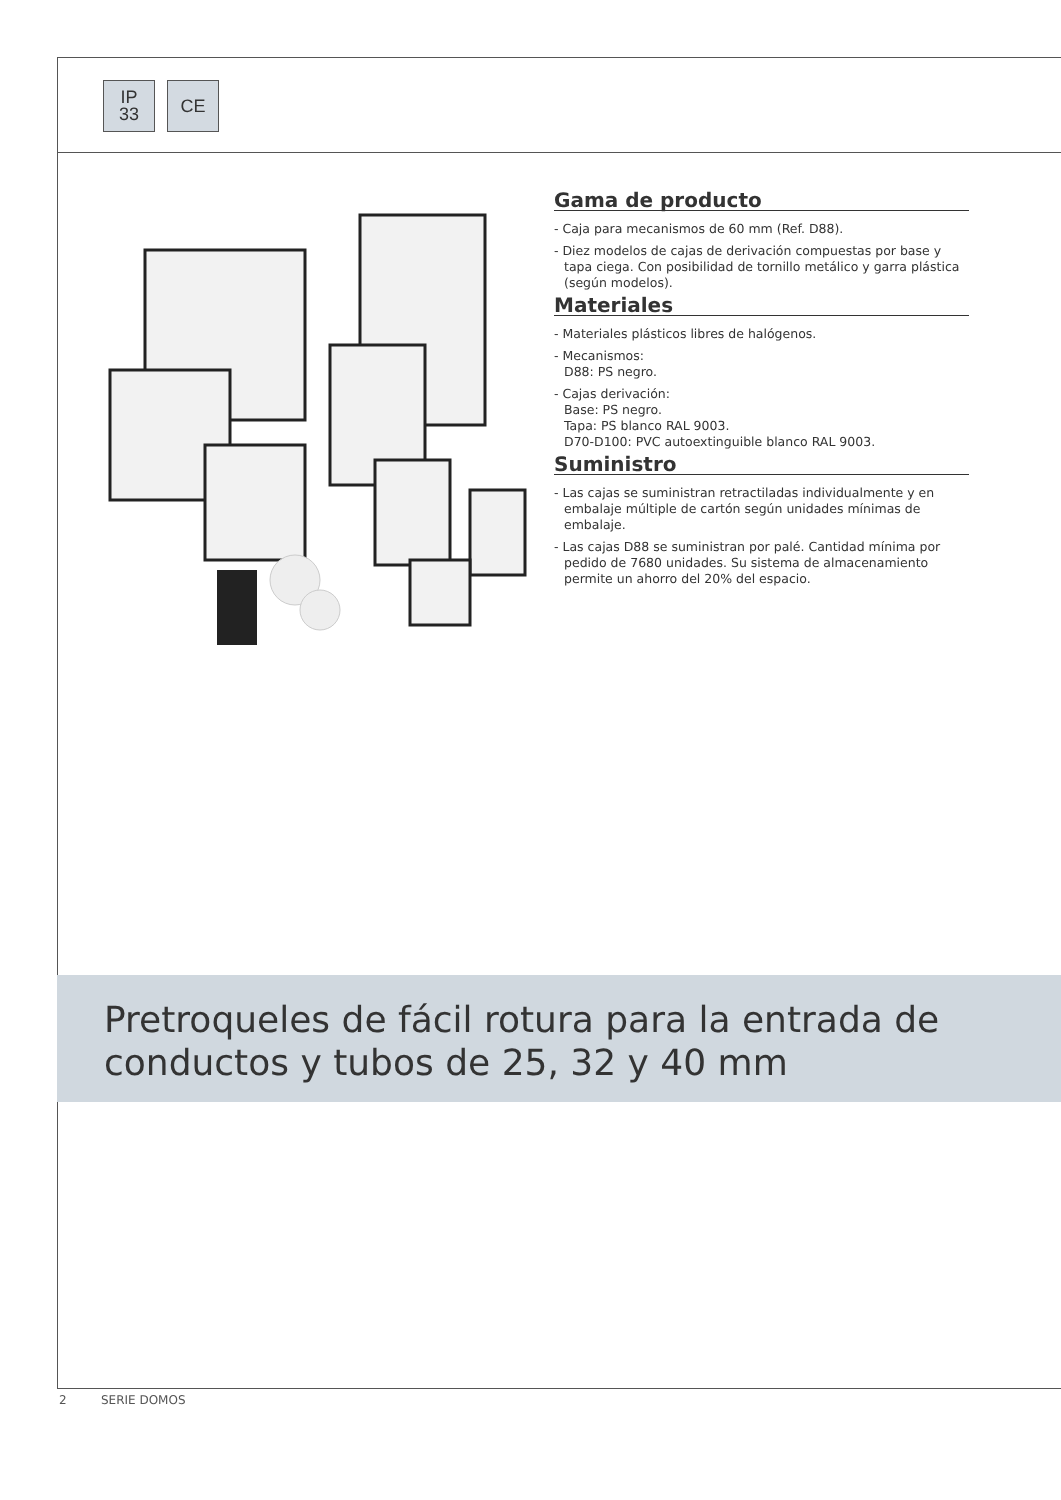IP
33
CE
Gama de producto
- Caja para mecanismos de 60 mm (Ref. D88).
- Diez modelos de cajas de derivación compuestas por base y tapa ciega. Con posibilidad de tornillo metálico y garra plástica (según modelos).
Materiales
- Materiales plásticos libres de halógenos.
- Mecanismos:
D88: PS negro.
- Cajas derivación:
Base: PS negro.
Tapa: PS blanco RAL 9003.
D70-D100: PVC autoextinguible blanco RAL 9003.
Suministro
- Las cajas se suministran retractiladas individualmente y en embalaje múltiple de cartón según unidades mínimas de embalaje.
- Las cajas D88 se suministran por palé. Cantidad mínima por pedido de 7680 unidades. Su sistema de almacenamiento permite un ahorro del 20% del espacio.
Pretroqueles de fácil rotura para la entrada de conductos y tubos de 25, 32 y 40 mm
2 SERIE DOMOS